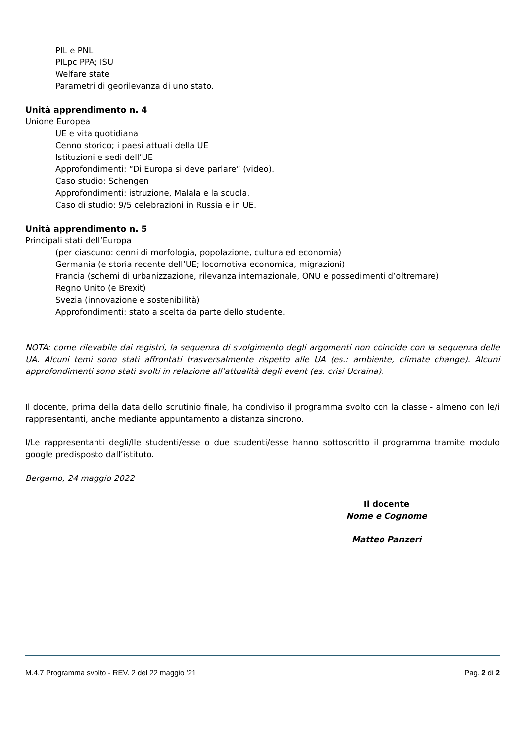PIL e PNL
PILpc PPA; ISU
Welfare state
Parametri di georilevanza di uno stato.
Unità apprendimento n. 4
Unione Europea
UE e vita quotidiana
Cenno storico; i paesi attuali della UE
Istituzioni e sedi dell’UE
Approfondimenti: “Di Europa si deve parlare” (video).
Caso studio: Schengen
Approfondimenti: istruzione, Malala e la scuola.
Caso di studio: 9/5 celebrazioni in Russia e in UE.
Unità apprendimento n. 5
Principali stati dell’Europa
(per ciascuno: cenni di morfologia, popolazione, cultura ed economia)
Germania (e storia recente dell’UE; locomotiva economica, migrazioni)
Francia (schemi di urbanizzazione, rilevanza internazionale, ONU e possedimenti d’oltremare)
Regno Unito (e Brexit)
Svezia (innovazione e sostenibilità)
Approfondimenti: stato a scelta da parte dello studente.
NOTA: come rilevabile dai registri, la sequenza di svolgimento degli argomenti non coincide con la sequenza delle UA. Alcuni temi sono stati affrontati trasversalmente rispetto alle UA (es.: ambiente, climate change). Alcuni approfondimenti sono stati svolti in relazione all’attualità degli event (es. crisi Ucraina).
Il docente, prima della data dello scrutinio finale, ha condiviso il programma svolto con la classe - almeno con le/i rappresentanti, anche mediante appuntamento a distanza sincrono.
I/Le rappresentanti degli/lle studenti/esse o due studenti/esse hanno sottoscritto il programma tramite modulo google predisposto dall’istituto.
Bergamo, 24 maggio 2022
Il docente
Nome e Cognome
Matteo Panzeri
M.4.7 Programma svolto - REV. 2 del 22 maggio ’21 Pag. 2 di 2